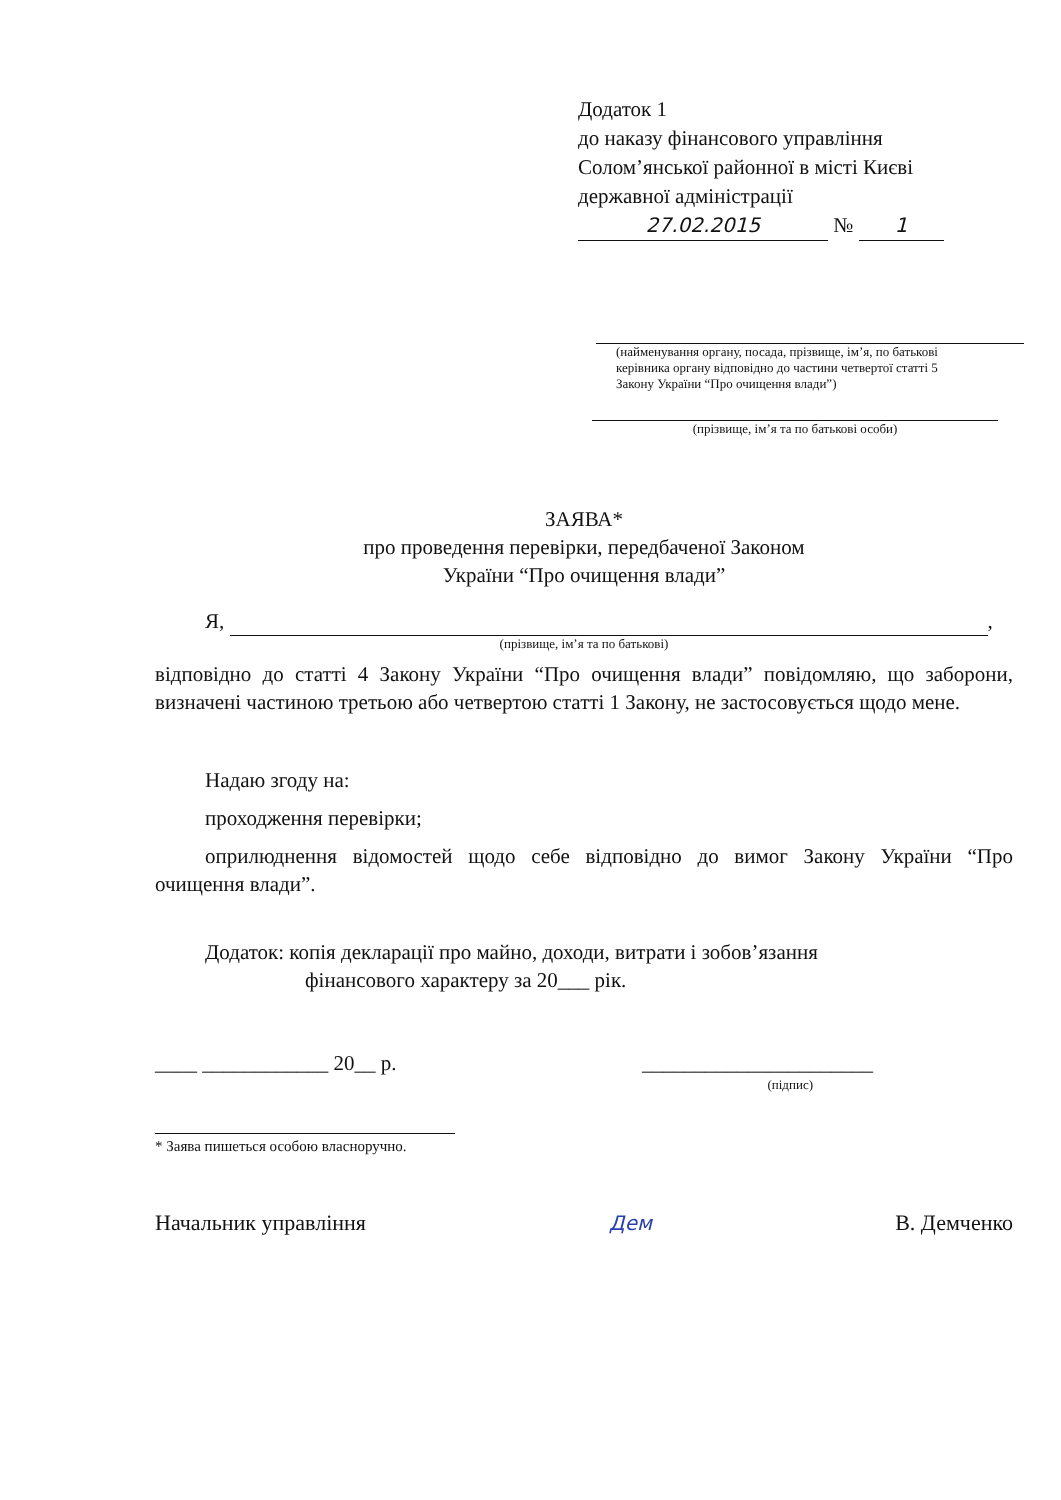Додаток 1
до наказу фінансового управління
Солом’янської районної в місті Києві
державної адміністрації
27.02.2015 № 1
(найменування органу, посада, прізвище, ім’я, по батькові
керівника органу відповідно до частини четвертої статті 5
Закону України “Про очищення влади”)
(прізвище, ім’я та по батькові особи)
ЗАЯВА*
про проведення перевірки, передбаченої Законом
України “Про очищення влади”
Я, ,
(прізвище, ім’я та по батькові)
відповідно до статті 4 Закону України “Про очищення влади” повідомляю, що заборони, визначені частиною третьою або четвертою статті 1 Закону, не застосовується щодо мене.
Надаю згоду на:
проходження перевірки;
оприлюднення відомостей щодо себе відповідно до вимог Закону України “Про очищення влади”.
Додаток: копія декларації про майно, доходи, витрати і зобов’язання
фінансового характеру за 20___ рік.
____ ____________ 20__ р. ______________________
(підпис)
* Заява пишеться особою власноручно.
Начальник управління Дем В. Демченко